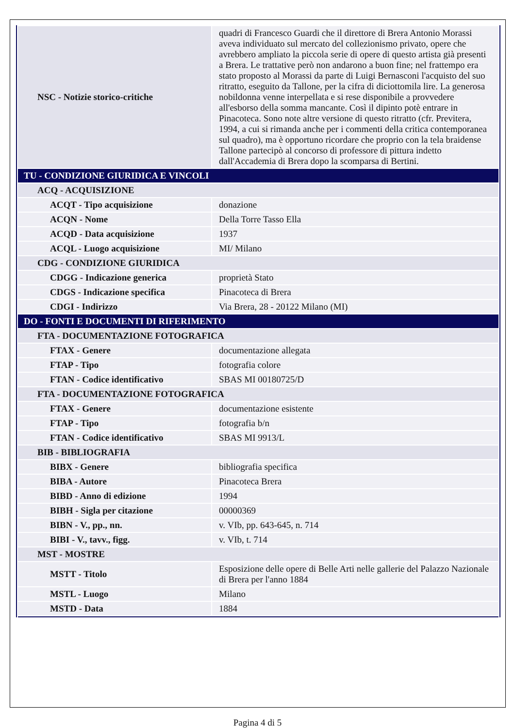| NSC - Notizie storico-critiche | quadri di Francesco Guardi che il direttore di Brera Antonio Morassi aveva individuato sul mercato del collezionismo privato, opere che avrebbero ampliato la piccola serie di opere di questo artista già presenti a Brera. Le trattative però non andarono a buon fine; nel frattempo era stato proposto al Morassi da parte di Luigi Bernasconi l'acquisto del suo ritratto, eseguito da Tallone, per la cifra di diciottomila lire. La generosa nobildonna venne interpellata e si rese disponibile a provvedere all'esborso della somma mancante. Così il dipinto potè entrare in Pinacoteca. Sono note altre versione di questo ritratto (cfr. Previtera, 1994, a cui si rimanda anche per i commenti della critica contemporanea sul quadro), ma è opportuno ricordare che proprio con la tela braidense Tallone partecipò al concorso di professore di pittura indetto dall'Accademia di Brera dopo la scomparsa di Bertini. |
| TU - CONDIZIONE GIURIDICA E VINCOLI | |
| ACQ - ACQUISIZIONE | |
| ACQT - Tipo acquisizione | donazione |
| ACQN - Nome | Della Torre Tasso Ella |
| ACQD - Data acquisizione | 1937 |
| ACQL - Luogo acquisizione | MI/ Milano |
| CDG - CONDIZIONE GIURIDICA | |
| CDGG - Indicazione generica | proprietà Stato |
| CDGS - Indicazione specifica | Pinacoteca di Brera |
| CDGI - Indirizzo | Via Brera, 28 - 20122 Milano (MI) |
| DO - FONTI E DOCUMENTI DI RIFERIMENTO | |
| FTA - DOCUMENTAZIONE FOTOGRAFICA | |
| FTAX - Genere | documentazione allegata |
| FTAP - Tipo | fotografia colore |
| FTAN - Codice identificativo | SBAS MI 00180725/D |
| FTA - DOCUMENTAZIONE FOTOGRAFICA | |
| FTAX - Genere | documentazione esistente |
| FTAP - Tipo | fotografia b/n |
| FTAN - Codice identificativo | SBAS MI 9913/L |
| BIB - BIBLIOGRAFIA | |
| BIBX - Genere | bibliografia specifica |
| BIBA - Autore | Pinacoteca Brera |
| BIBD - Anno di edizione | 1994 |
| BIBH - Sigla per citazione | 00000369 |
| BIBN - V., pp., nn. | v. VIb, pp. 643-645, n. 714 |
| BIBI - V., tavv., figg. | v. VIb, t. 714 |
| MST - MOSTRE | |
| MSTT - Titolo | Esposizione delle opere di Belle Arti nelle gallerie del Palazzo Nazionale di Brera per l'anno 1884 |
| MSTL - Luogo | Milano |
| MSTD - Data | 1884 |
Pagina 4 di 5